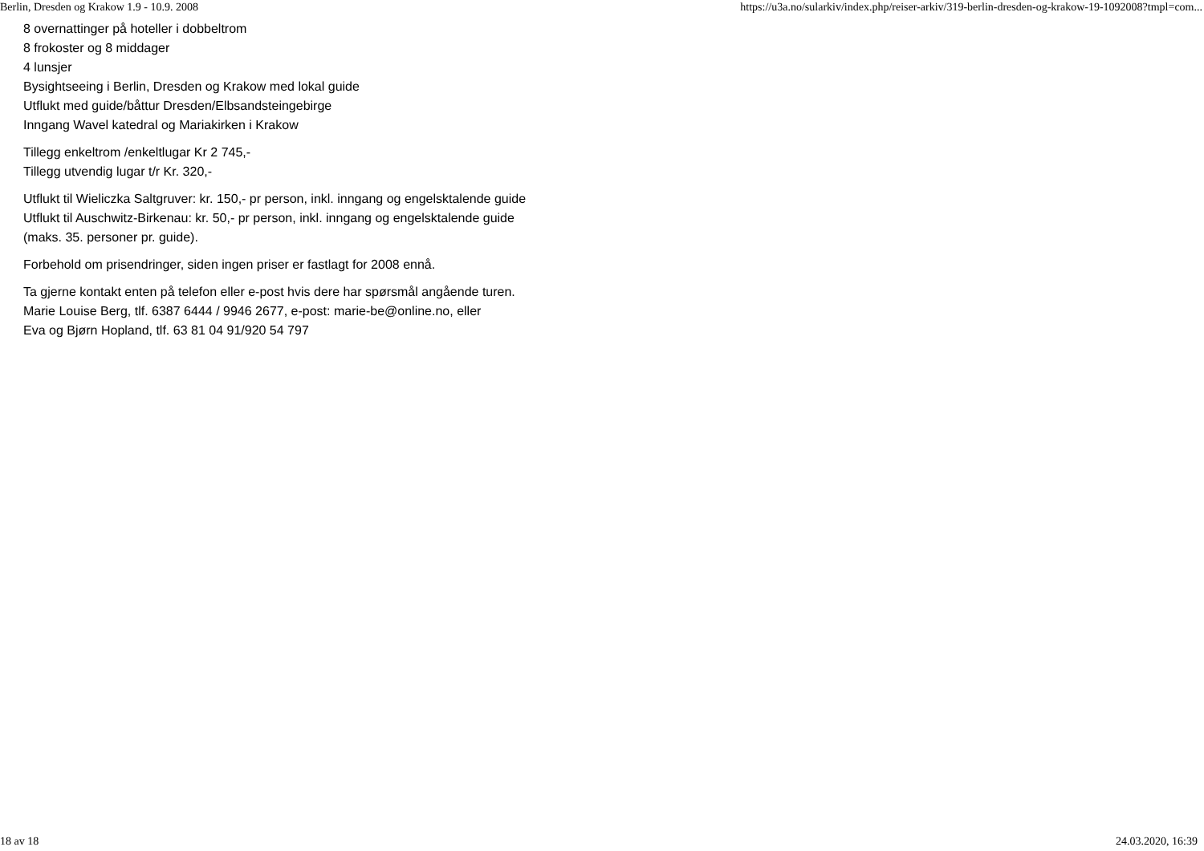Berlin, Dresden og Krakow 1.9 - 10.9. 2008 https://u3a.no/sularkiv/index.php/reiser-arkiv/319-berlin-dresden-og-krakow-19-1092008?tmpl=com...
8 overnattinger på hoteller i dobbeltrom
8 frokoster og 8 middager
4 lunsjer
Bysightseeing i Berlin, Dresden og Krakow med lokal guide
Utflukt med guide/båttur Dresden/Elbsandsteingebirge
Inngang Wavel katedral og Mariakirken i Krakow
Tillegg enkeltrom /enkeltlugar Kr 2 745,-
Tillegg utvendig lugar t/r Kr. 320,-
Utflukt til Wieliczka Saltgruver: kr. 150,- pr person, inkl. inngang og engelsktalende guide
Utflukt til Auschwitz-Birkenau: kr. 50,- pr person, inkl. inngang og engelsktalende guide
(maks. 35. personer pr. guide).
Forbehold om prisendringer, siden ingen priser er fastlagt for 2008 ennå.
Ta gjerne kontakt enten på telefon eller e-post hvis dere har spørsmål angående turen.
Marie Louise Berg, tlf. 6387 6444 / 9946 2677, e-post: marie-be@online.no, eller
Eva og Bjørn Hopland, tlf. 63 81 04 91/920 54 797
18 av 18 24.03.2020, 16:39